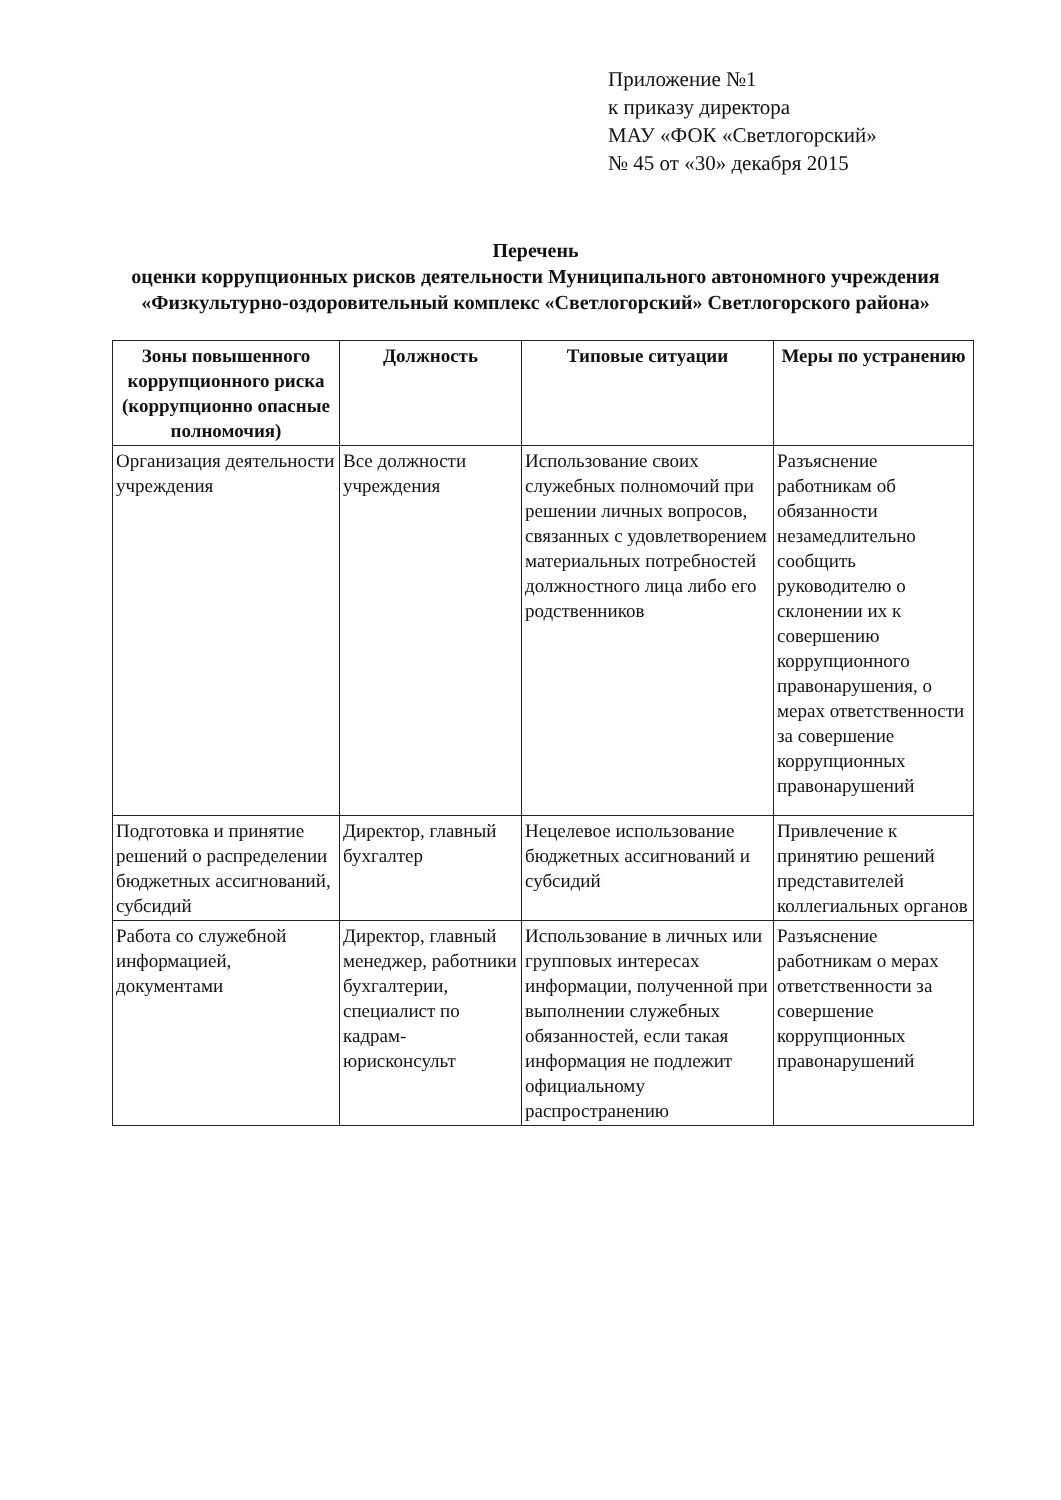Приложение №1
к приказу директора
МАУ «ФОК «Светлогорский»
№ 45 от «30» декабря 2015
Перечень
оценки коррупционных рисков деятельности Муниципального автономного учреждения «Физкультурно-оздоровительный комплекс «Светлогорский» Светлогорского района»
| Зоны повышенного коррупционного риска (коррупционно опасные полномочия) | Должность | Типовые ситуации | Меры по устранению |
| --- | --- | --- | --- |
| Организация деятельности учреждения | Все должности учреждения | Использование своих служебных полномочий при решении личных вопросов, связанных с удовлетворением материальных потребностей должностного лица либо его родственников | Разъяснение работникам об обязанности незамедлительно сообщить руководителю о склонении их к совершению коррупционного правонарушения, о мерах ответственности за совершение коррупционных правонарушений |
| Подготовка и принятие решений о распределении бюджетных ассигнований, субсидий | Директор, главный бухгалтер | Нецелевое использование бюджетных ассигнований и субсидий | Привлечение к принятию решений представителей коллегиальных органов |
| Работа со служебной информацией, документами | Директор, главный менеджер, работники бухгалтерии, специалист по кадрам-юрисконсульт | Использование в личных или групповых интересах информации, полученной при выполнении служебных обязанностей, если такая информация не подлежит официальному распространению | Разъяснение работникам о мерах ответственности за совершение коррупционных правонарушений |